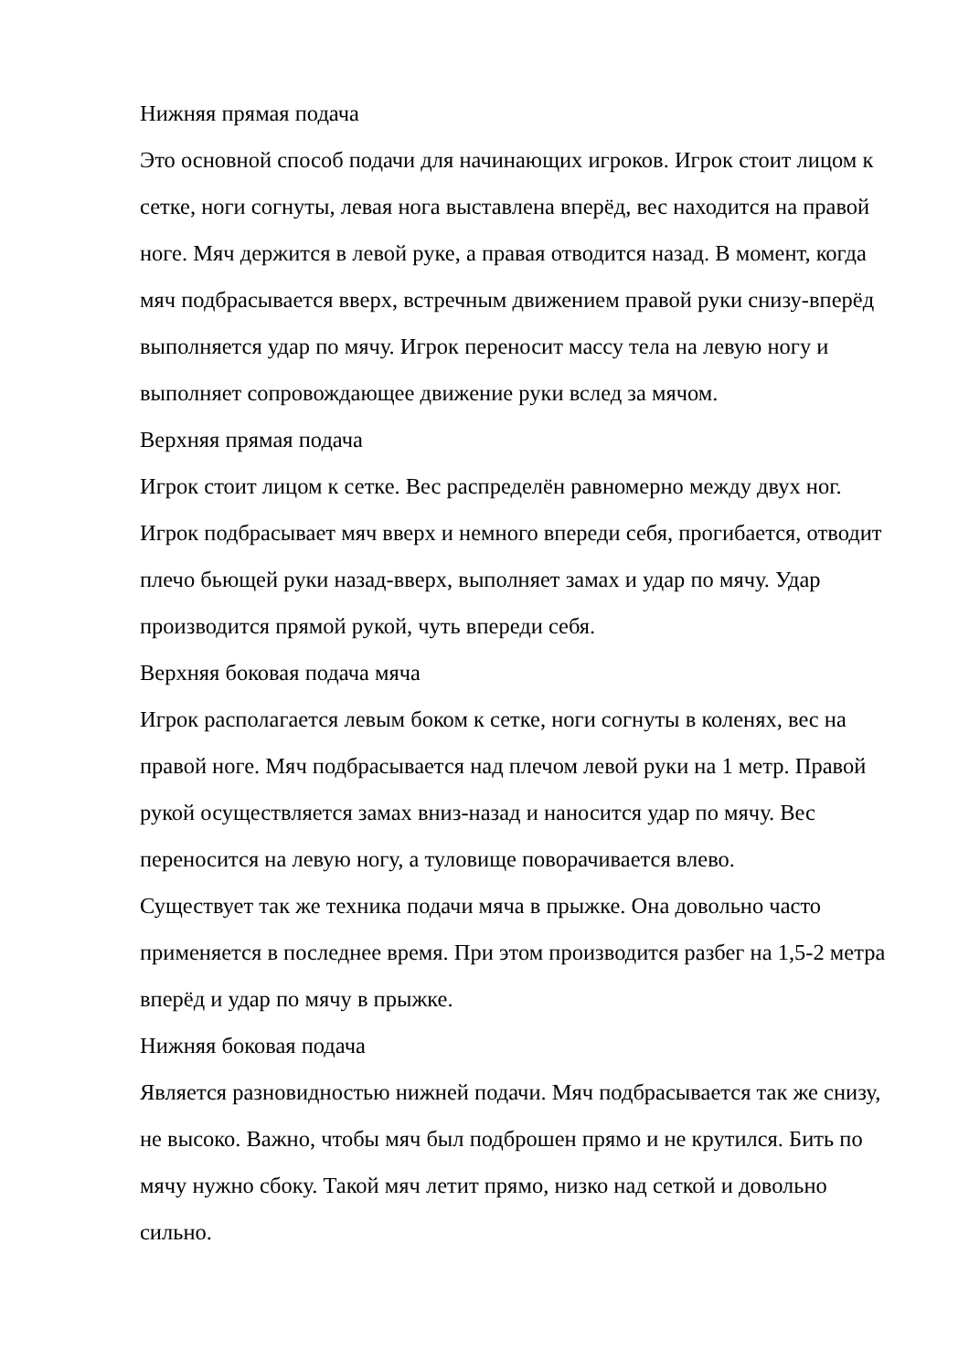Нижняя прямая подача
Это основной способ подачи для начинающих игроков. Игрок стоит лицом к сетке, ноги согнуты, левая нога выставлена вперёд, вес находится на правой ноге. Мяч держится в левой руке, а правая отводится назад. В момент, когда мяч подбрасывается вверх, встречным движением правой руки снизу-вперёд выполняется удар по мячу. Игрок переносит массу тела на левую ногу и выполняет сопровождающее движение руки вслед за мячом.
Верхняя прямая подача
Игрок стоит лицом к сетке. Вес распределён равномерно между двух ног. Игрок подбрасывает мяч вверх и немного впереди себя, прогибается, отводит плечо бьющей руки назад-вверх, выполняет замах и удар по мячу. Удар производится прямой рукой, чуть впереди себя.
Верхняя боковая подача мяча
Игрок располагается левым боком к сетке, ноги согнуты в коленях, вес на правой ноге. Мяч подбрасывается над плечом левой руки на 1 метр. Правой рукой осуществляется замах вниз-назад и наносится удар по мячу. Вес переносится на левую ногу, а туловище поворачивается влево.
Существует так же техника подачи мяча в прыжке. Она довольно часто применяется в последнее время. При этом производится разбег на 1,5-2 метра вперёд и удар по мячу в прыжке.
Нижняя боковая подача
Является разновидностью нижней подачи. Мяч подбрасывается так же снизу, не высоко. Важно, чтобы мяч был подброшен прямо и не крутился. Бить по мячу нужно сбоку. Такой мяч летит прямо, низко над сеткой и довольно сильно.